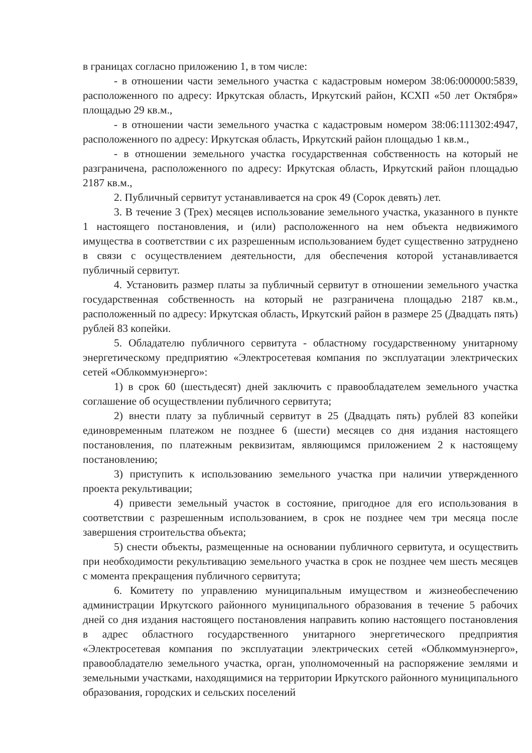в границах согласно приложению 1, в том числе:
- в отношении части земельного участка с кадастровым номером 38:06:000000:5839, расположенного по адресу: Иркутская область, Иркутский район, КСХП «50 лет Октября» площадью 29 кв.м.,
- в отношении части земельного участка с кадастровым номером 38:06:111302:4947, расположенного по адресу: Иркутская область, Иркутский район площадью 1 кв.м.,
- в отношении земельного участка государственная собственность на который не разграничена, расположенного по адресу: Иркутская область, Иркутский район площадью 2187 кв.м.,
2. Публичный сервитут устанавливается на срок 49 (Сорок девять) лет.
3. В течение 3 (Трех) месяцев использование земельного участка, указанного в пункте 1 настоящего постановления, и (или) расположенного на нем объекта недвижимого имущества в соответствии с их разрешенным использованием будет существенно затруднено в связи с осуществлением деятельности, для обеспечения которой устанавливается публичный сервитут.
4. Установить размер платы за публичный сервитут в отношении земельного участка государственная собственность на который не разграничена площадью 2187 кв.м., расположенный по адресу: Иркутская область, Иркутский район в размере 25 (Двадцать пять) рублей 83 копейки.
5. Обладателю публичного сервитута - областному государственному унитарному энергетическому предприятию «Электросетевая компания по эксплуатации электрических сетей «Облкоммунэнерго»:
1) в срок 60 (шестьдесят) дней заключить с правообладателем земельного участка соглашение об осуществлении публичного сервитута;
2) внести плату за публичный сервитут в 25 (Двадцать пять) рублей 83 копейки единовременным платежом не позднее 6 (шести) месяцев со дня издания настоящего постановления, по платежным реквизитам, являющимся приложением 2 к настоящему постановлению;
3) приступить к использованию земельного участка при наличии утвержденного проекта рекультивации;
4) привести земельный участок в состояние, пригодное для его использования в соответствии с разрешенным использованием, в срок не позднее чем три месяца после завершения строительства объекта;
5) снести объекты, размещенные на основании публичного сервитута, и осуществить при необходимости рекультивацию земельного участка в срок не позднее чем шесть месяцев с момента прекращения публичного сервитута;
6. Комитету по управлению муниципальным имуществом и жизнеобеспечению администрации Иркутского районного муниципального образования в течение 5 рабочих дней со дня издания настоящего постановления направить копию настоящего постановления в адрес областного государственного унитарного энергетического предприятия «Электросетевая компания по эксплуатации электрических сетей «Облкоммунэнерго», правообладателю земельного участка, орган, уполномоченный на распоряжение землями и земельными участками, находящимися на территории Иркутского районного муниципального образования, городских и сельских поселений